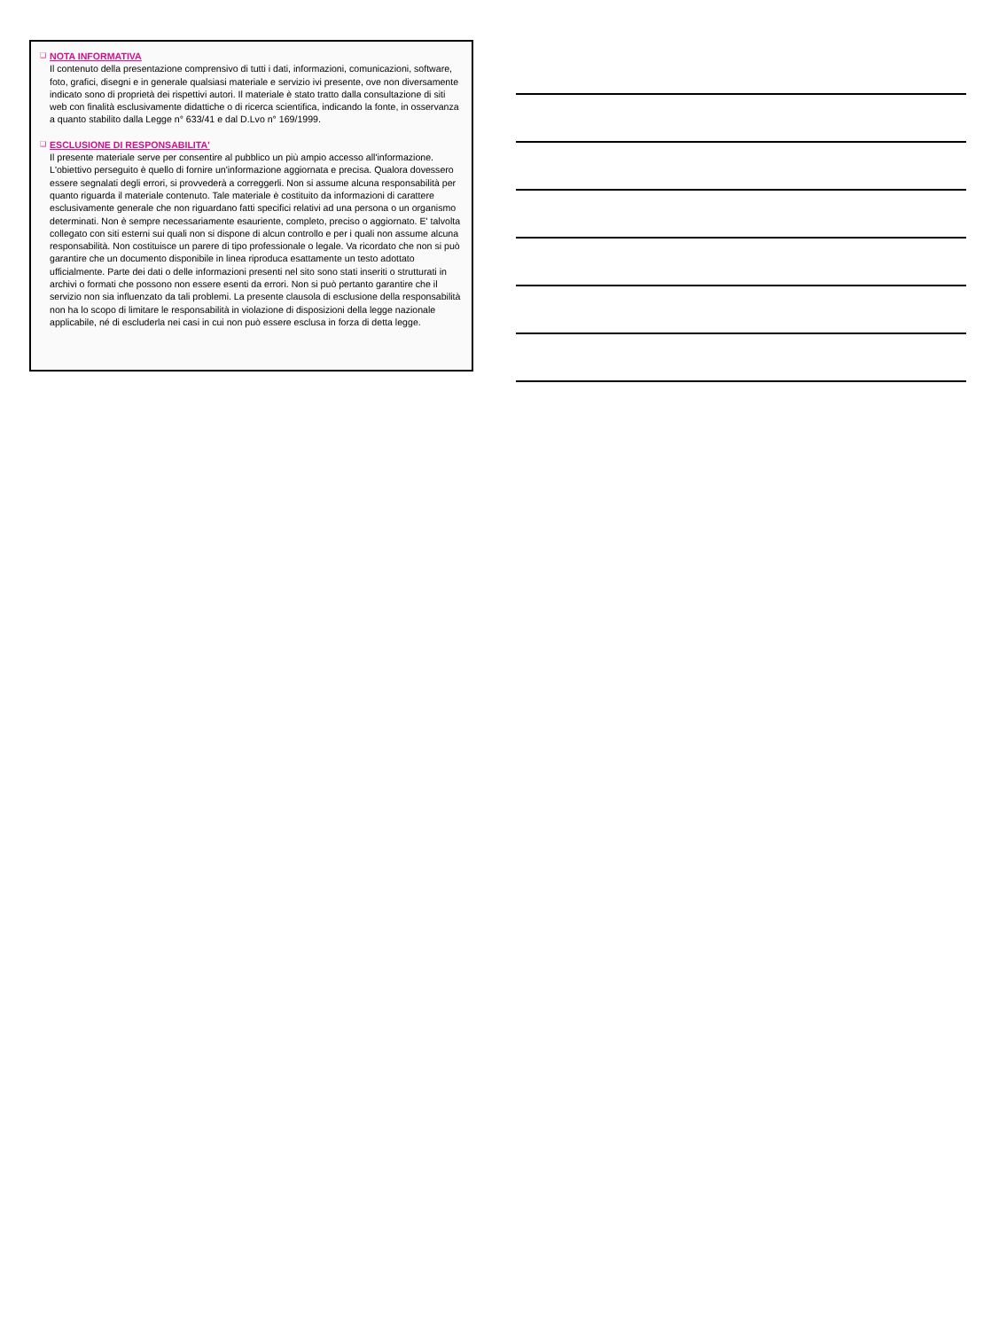❑
NOTA INFORMATIVA
Il contenuto della presentazione comprensivo di tutti i dati, informazioni, comunicazioni, software, foto, grafici, disegni e in generale qualsiasi materiale e servizio ivi presente, ove non diversamente indicato sono di proprietà dei rispettivi autori. Il materiale è stato tratto dalla consultazione di siti web con finalità esclusivamente didattiche o di ricerca scientifica, indicando la fonte, in osservanza a quanto stabilito dalla Legge n° 633/41 e dal D.Lvo n° 169/1999.
❑
ESCLUSIONE DI RESPONSABILITA'
Il presente materiale serve per consentire al pubblico un più ampio accesso all'informazione. L'obiettivo perseguito è quello di fornire un'informazione aggiornata e precisa. Qualora dovessero essere segnalati degli errori, si provvederà a correggerli. Non si assume alcuna responsabilità per quanto riguarda il materiale contenuto. Tale materiale è costituito da informazioni di carattere esclusivamente generale che non riguardano fatti specifici relativi ad una persona o un organismo determinati. Non è sempre necessariamente esauriente, completo, preciso o aggiornato. E' talvolta collegato con siti esterni sui quali non si dispone di alcun controllo e per i quali non assume alcuna responsabilità. Non costituisce un parere di tipo professionale o legale. Va ricordato che non si può garantire che un documento disponibile in linea riproduca esattamente un testo adottato ufficialmente. Parte dei dati o delle informazioni presenti nel sito sono stati inseriti o strutturati in archivi o formati che possono non essere esenti da errori. Non si può pertanto garantire che il servizio non sia influenzato da tali problemi. La presente clausola di esclusione della responsabilità non ha lo scopo di limitare le responsabilità in violazione di disposizioni della legge nazionale applicabile, né di escluderla nei casi in cui non può essere esclusa in forza di detta legge.